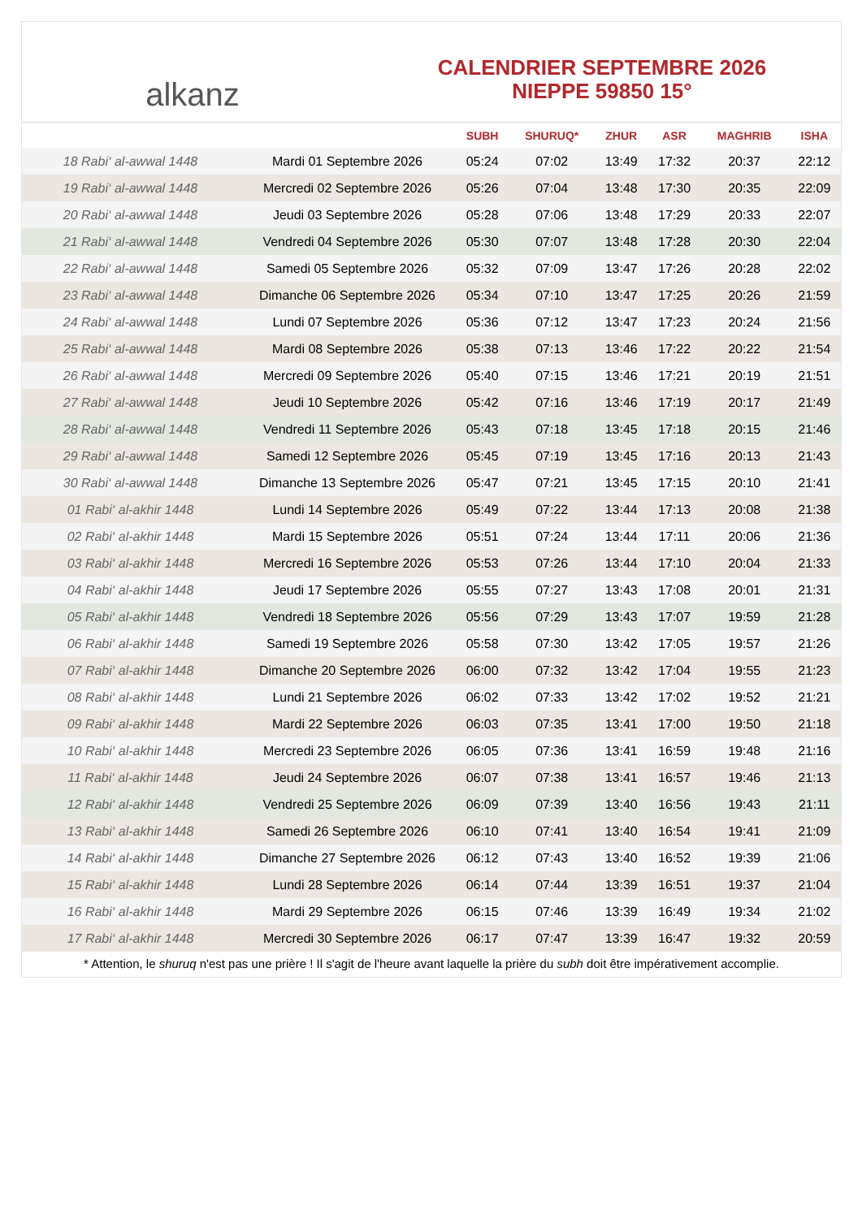alkanz
CALENDRIER SEPTEMBRE 2026
NIEPPE 59850 15°
| | | SUBH | SHURUQ* | ZHUR | ASR | MAGHRIB | ISHA |
| --- | --- | --- | --- | --- | --- | --- | --- |
| 18 Rabi‘ al-awwal 1448 | Mardi 01 Septembre 2026 | 05:24 | 07:02 | 13:49 | 17:32 | 20:37 | 22:12 |
| 19 Rabi‘ al-awwal 1448 | Mercredi 02 Septembre 2026 | 05:26 | 07:04 | 13:48 | 17:30 | 20:35 | 22:09 |
| 20 Rabi‘ al-awwal 1448 | Jeudi 03 Septembre 2026 | 05:28 | 07:06 | 13:48 | 17:29 | 20:33 | 22:07 |
| 21 Rabi‘ al-awwal 1448 | Vendredi 04 Septembre 2026 | 05:30 | 07:07 | 13:48 | 17:28 | 20:30 | 22:04 |
| 22 Rabi‘ al-awwal 1448 | Samedi 05 Septembre 2026 | 05:32 | 07:09 | 13:47 | 17:26 | 20:28 | 22:02 |
| 23 Rabi‘ al-awwal 1448 | Dimanche 06 Septembre 2026 | 05:34 | 07:10 | 13:47 | 17:25 | 20:26 | 21:59 |
| 24 Rabi‘ al-awwal 1448 | Lundi 07 Septembre 2026 | 05:36 | 07:12 | 13:47 | 17:23 | 20:24 | 21:56 |
| 25 Rabi‘ al-awwal 1448 | Mardi 08 Septembre 2026 | 05:38 | 07:13 | 13:46 | 17:22 | 20:22 | 21:54 |
| 26 Rabi‘ al-awwal 1448 | Mercredi 09 Septembre 2026 | 05:40 | 07:15 | 13:46 | 17:21 | 20:19 | 21:51 |
| 27 Rabi‘ al-awwal 1448 | Jeudi 10 Septembre 2026 | 05:42 | 07:16 | 13:46 | 17:19 | 20:17 | 21:49 |
| 28 Rabi‘ al-awwal 1448 | Vendredi 11 Septembre 2026 | 05:43 | 07:18 | 13:45 | 17:18 | 20:15 | 21:46 |
| 29 Rabi‘ al-awwal 1448 | Samedi 12 Septembre 2026 | 05:45 | 07:19 | 13:45 | 17:16 | 20:13 | 21:43 |
| 30 Rabi‘ al-awwal 1448 | Dimanche 13 Septembre 2026 | 05:47 | 07:21 | 13:45 | 17:15 | 20:10 | 21:41 |
| 01 Rabi‘ al-akhir 1448 | Lundi 14 Septembre 2026 | 05:49 | 07:22 | 13:44 | 17:13 | 20:08 | 21:38 |
| 02 Rabi‘ al-akhir 1448 | Mardi 15 Septembre 2026 | 05:51 | 07:24 | 13:44 | 17:11 | 20:06 | 21:36 |
| 03 Rabi‘ al-akhir 1448 | Mercredi 16 Septembre 2026 | 05:53 | 07:26 | 13:44 | 17:10 | 20:04 | 21:33 |
| 04 Rabi‘ al-akhir 1448 | Jeudi 17 Septembre 2026 | 05:55 | 07:27 | 13:43 | 17:08 | 20:01 | 21:31 |
| 05 Rabi‘ al-akhir 1448 | Vendredi 18 Septembre 2026 | 05:56 | 07:29 | 13:43 | 17:07 | 19:59 | 21:28 |
| 06 Rabi‘ al-akhir 1448 | Samedi 19 Septembre 2026 | 05:58 | 07:30 | 13:42 | 17:05 | 19:57 | 21:26 |
| 07 Rabi‘ al-akhir 1448 | Dimanche 20 Septembre 2026 | 06:00 | 07:32 | 13:42 | 17:04 | 19:55 | 21:23 |
| 08 Rabi‘ al-akhir 1448 | Lundi 21 Septembre 2026 | 06:02 | 07:33 | 13:42 | 17:02 | 19:52 | 21:21 |
| 09 Rabi‘ al-akhir 1448 | Mardi 22 Septembre 2026 | 06:03 | 07:35 | 13:41 | 17:00 | 19:50 | 21:18 |
| 10 Rabi‘ al-akhir 1448 | Mercredi 23 Septembre 2026 | 06:05 | 07:36 | 13:41 | 16:59 | 19:48 | 21:16 |
| 11 Rabi‘ al-akhir 1448 | Jeudi 24 Septembre 2026 | 06:07 | 07:38 | 13:41 | 16:57 | 19:46 | 21:13 |
| 12 Rabi‘ al-akhir 1448 | Vendredi 25 Septembre 2026 | 06:09 | 07:39 | 13:40 | 16:56 | 19:43 | 21:11 |
| 13 Rabi‘ al-akhir 1448 | Samedi 26 Septembre 2026 | 06:10 | 07:41 | 13:40 | 16:54 | 19:41 | 21:09 |
| 14 Rabi‘ al-akhir 1448 | Dimanche 27 Septembre 2026 | 06:12 | 07:43 | 13:40 | 16:52 | 19:39 | 21:06 |
| 15 Rabi‘ al-akhir 1448 | Lundi 28 Septembre 2026 | 06:14 | 07:44 | 13:39 | 16:51 | 19:37 | 21:04 |
| 16 Rabi‘ al-akhir 1448 | Mardi 29 Septembre 2026 | 06:15 | 07:46 | 13:39 | 16:49 | 19:34 | 21:02 |
| 17 Rabi‘ al-akhir 1448 | Mercredi 30 Septembre 2026 | 06:17 | 07:47 | 13:39 | 16:47 | 19:32 | 20:59 |
* Attention, le shuruq n'est pas une prière ! Il s'agit de l'heure avant laquelle la prière du subh doit être impérativement accomplie.